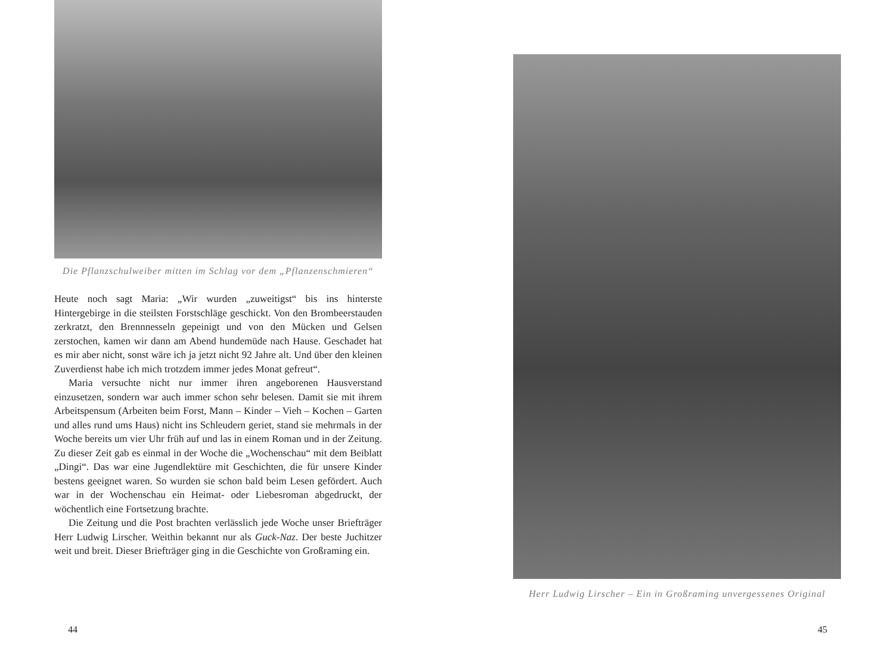Die Pflanzschulweiber mitten im Schlag vor dem „Pflanzenschmieren“
Heute noch sagt Maria: „Wir wurden „zuweitigst“ bis ins hinterste Hintergebirge in die steilsten Forstschläge geschickt. Von den Brombeerstauden zerkratzt, den Brennnesseln gepeinigt und von den Mücken und Gelsen zerstochen, kamen wir dann am Abend hundemüde nach Hause. Geschadet hat es mir aber nicht, sonst wäre ich ja jetzt nicht 92 Jahre alt. Und über den kleinen Zuverdienst habe ich mich trotzdem immer jedes Monat gefreut“.
Maria versuchte nicht nur immer ihren angeborenen Hausverstand einzusetzen, sondern war auch immer schon sehr belesen. Damit sie mit ihrem Arbeitspensum (Arbeiten beim Forst, Mann – Kinder – Vieh – Kochen – Garten und alles rund ums Haus) nicht ins Schleudern geriet, stand sie mehrmals in der Woche bereits um vier Uhr früh auf und las in einem Roman und in der Zeitung. Zu dieser Zeit gab es einmal in der Woche die „Wochenschau“ mit dem Beiblatt „Dingi“. Das war eine Jugendlektüre mit Geschichten, die für unsere Kinder bestens geeignet waren. So wurden sie schon bald beim Lesen gefördert. Auch war in der Wochenschau ein Heimat- oder Liebesroman abgedruckt, der wöchentlich eine Fortsetzung brachte.
Die Zeitung und die Post brachten verlässlich jede Woche unser Briefträger Herr Ludwig Lirscher. Weithin bekannt nur als Guck-Naz. Der beste Juchitzer weit und breit. Dieser Briefträger ging in die Geschichte von Großraming ein.
44
Herr Ludwig Lirscher – Ein in Großraming unvergessenes Original
45